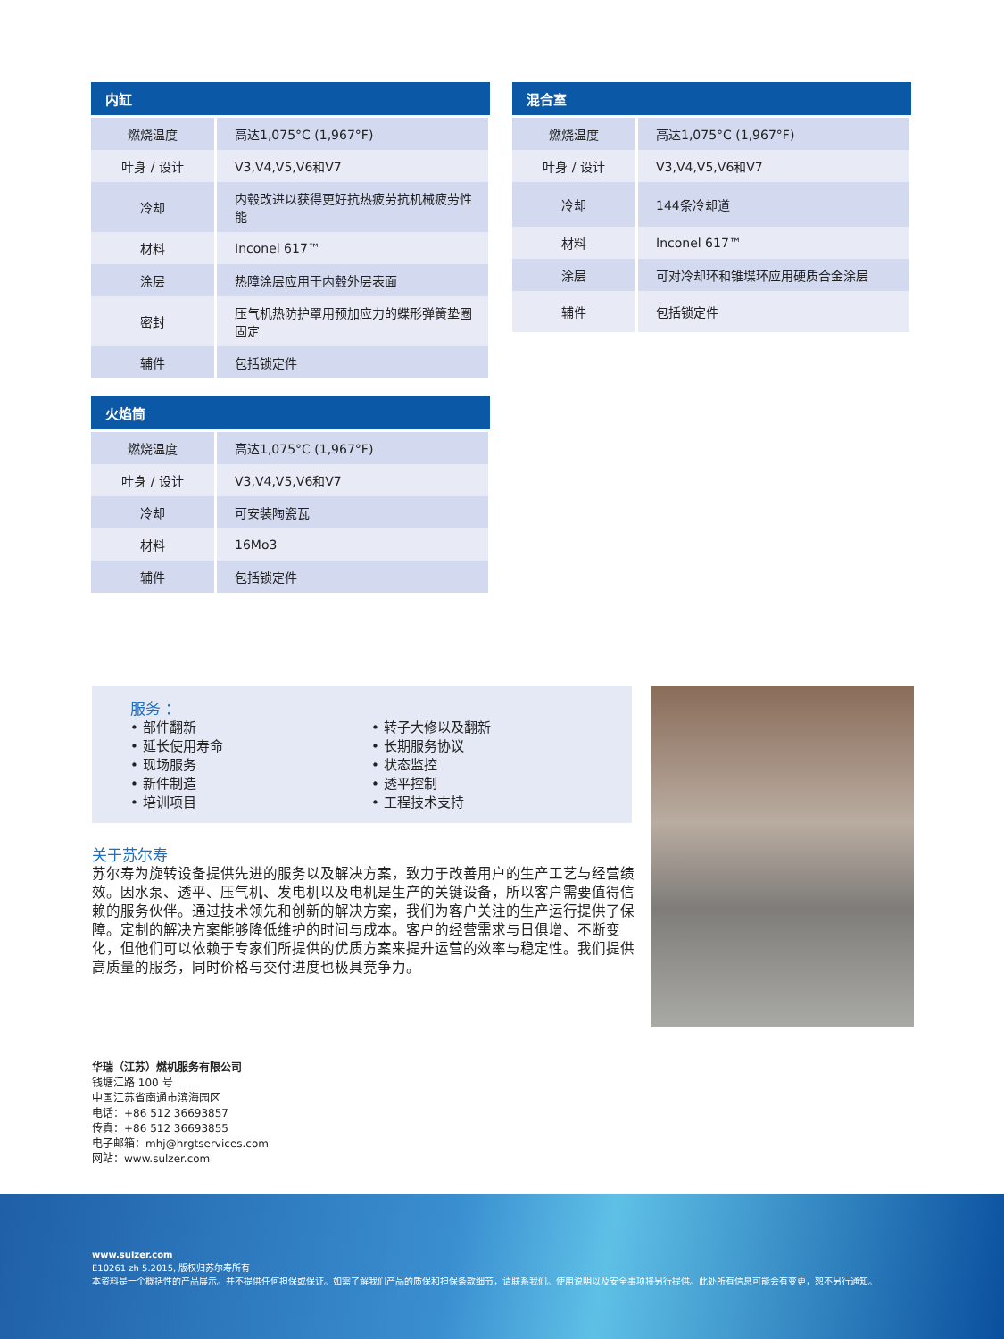| 内缸 | |
| --- | --- |
| 燃烧温度 | 高达1,075°C (1,967°F) |
| 叶身 / 设计 | V3,V4,V5,V6和V7 |
| 冷却 | 内毂改进以获得更好抗热疲劳抗机械疲劳性能 |
| 材料 | Inconel 617™ |
| 涂层 | 热障涂层应用于内毂外层表面 |
| 密封 | 压气机热防护罩用预加应力的蝶形弹簧垫圈固定 |
| 辅件 | 包括锁定件 |
| 混合室 | |
| --- | --- |
| 燃烧温度 | 高达1,075°C (1,967°F) |
| 叶身 / 设计 | V3,V4,V5,V6和V7 |
| 冷却 | 144条冷却道 |
| 材料 | Inconel 617™ |
| 涂层 | 可对冷却环和锥堞环应用硬质合金涂层 |
| 辅件 | 包括锁定件 |
| 火焰筒 | |
| --- | --- |
| 燃烧温度 | 高达1,075°C (1,967°F) |
| 叶身 / 设计 | V3,V4,V5,V6和V7 |
| 冷却 | 可安装陶瓷瓦 |
| 材料 | 16Mo3 |
| 辅件 | 包括锁定件 |
服务 ：
• 部件翻新
• 延长使用寿命
• 现场服务
• 新件制造
• 培训项目
• 转子大修以及翻新
• 长期服务协议
• 状态监控
• 透平控制
• 工程技术支持
关于苏尔寿
苏尔寿为旋转设备提供先进的服务以及解决方案，致力于改善用户的生产工艺与经营绩效。因水泵、透平、压气机、发电机以及电机是生产的关键设备，所以客户需要值得信赖的服务伙伴。通过技术领先和创新的解决方案，我们为客户关注的生产运行提供了保障。定制的解决方案能够降低维护的时间与成本。客户的经营需求与日俱增、不断变化，但他们可以依赖于专家们所提供的优质方案来提升运营的效率与稳定性。我们提供高质量的服务，同时价格与交付进度也极具竞争力。
华瑞（江苏）燃机服务有限公司
钱塘江路 100 号
中国江苏省南通市滨海园区
电话：+86 512 36693857
传真：+86 512 36693855
电子邮箱：mhj@hrgtservices.com
网站：www.sulzer.com
www.sulzer.com
E10261 zh 5.2015, 版权归苏尔寿所有
本资料是一个概括性的产品展示。并不提供任何担保或保证。如需了解我们产品的质保和担保条款细节，请联系我们。使用说明以及安全事项将另行提供。此处所有信息可能会有变更，恕不另行通知。